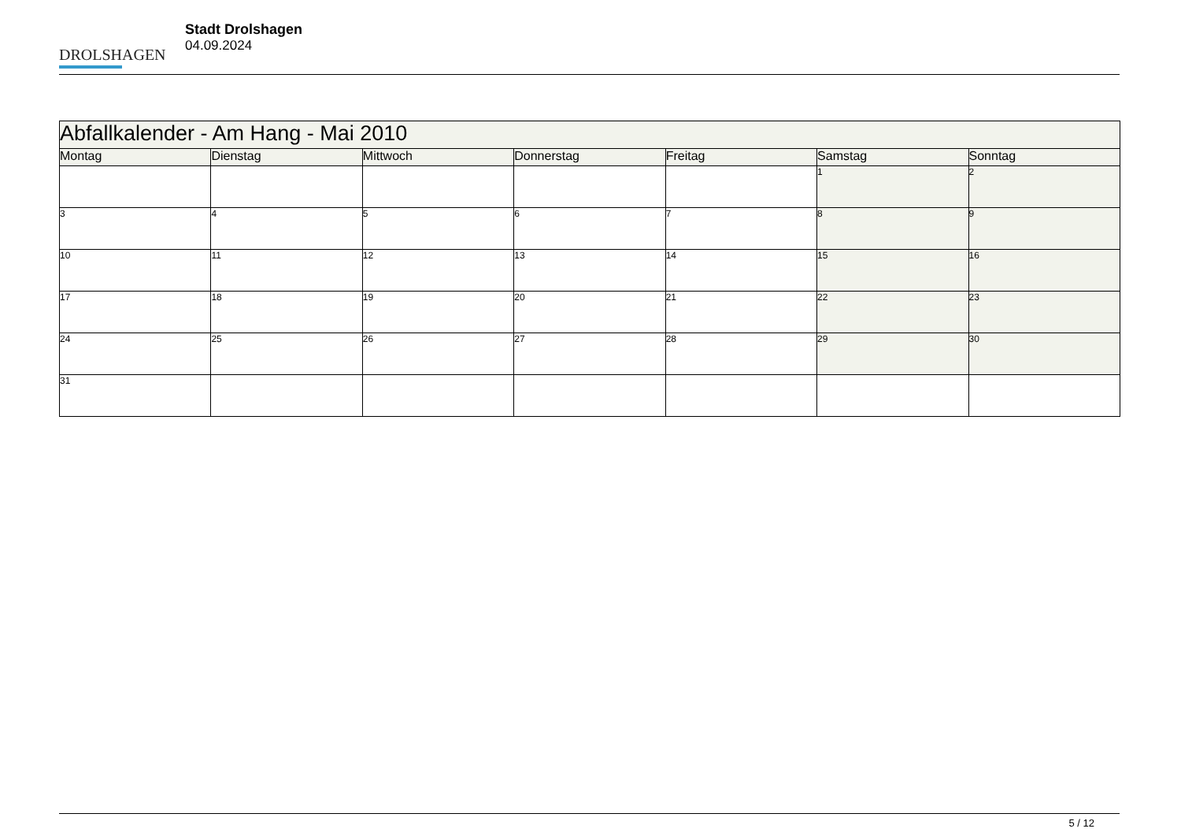DROLSHAGEN
Stadt Drolshagen
04.09.2024
| Abfallkalender - Am Hang - Mai 2010 | | | | | | |
| --- | --- | --- | --- | --- | --- | --- |
| Montag | Dienstag | Mittwoch | Donnerstag | Freitag | Samstag | Sonntag |
| | | | | | 1 | 2 |
| 3 | 4 | 5 | 6 | 7 | 8 | 9 |
| 10 | 11 | 12 | 13 | 14 | 15 | 16 |
| 17 | 18 | 19 | 20 | 21 | 22 | 23 |
| 24 | 25 | 26 | 27 | 28 | 29 | 30 |
| 31 | | | | | | |
5 / 12